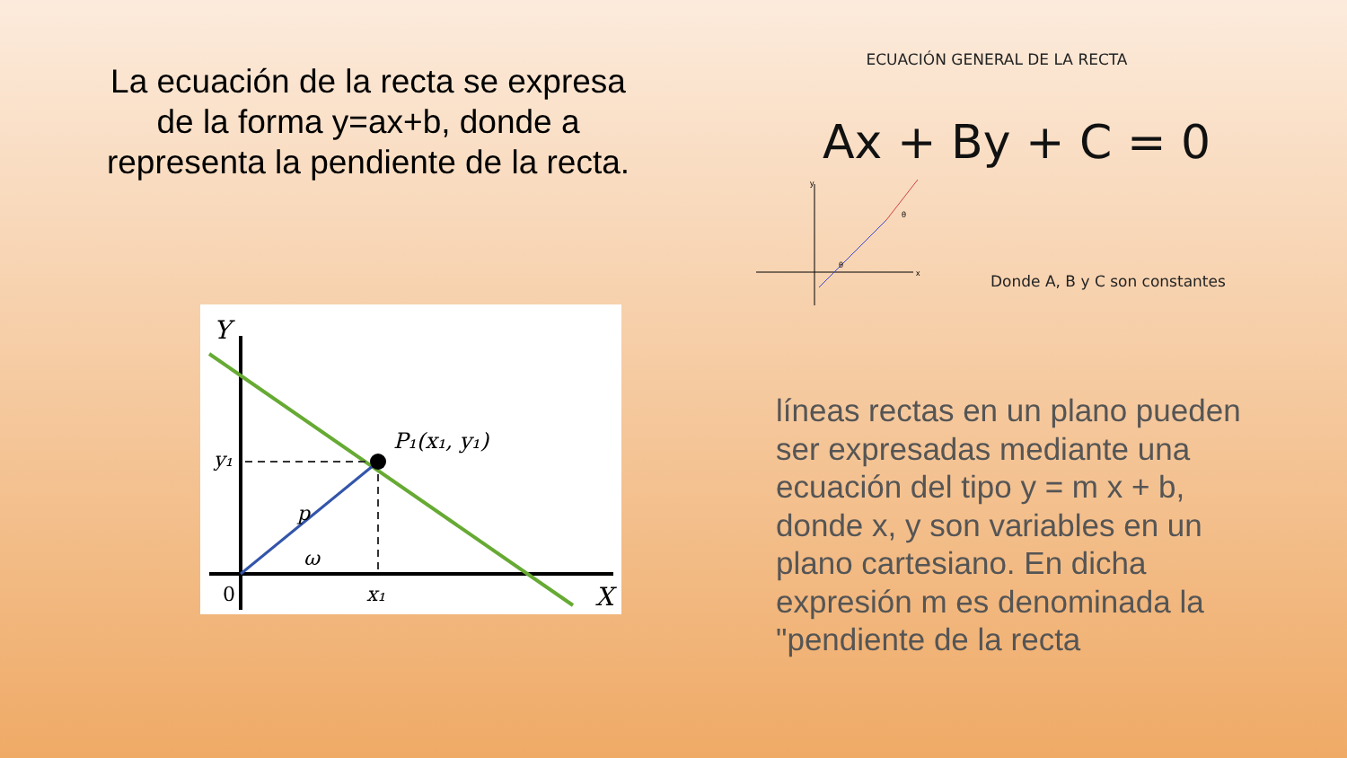La ecuación de la recta se expresa de la forma y=ax+b, donde a representa la pendiente de la recta.
Y
X
0
y₁
x₁
P₁(x₁, y₁)
p
ω
ECUACIÓN GENERAL DE LA RECTA
Ax + By + C = 0
y
x
θ
θ
Donde A, B y C son constantes
líneas rectas en un plano pueden ser expresadas mediante una ecuación del tipo y = m x + b, donde x, y son variables en un plano cartesiano. En dicha expresión m es denominada la "pendiente de la recta